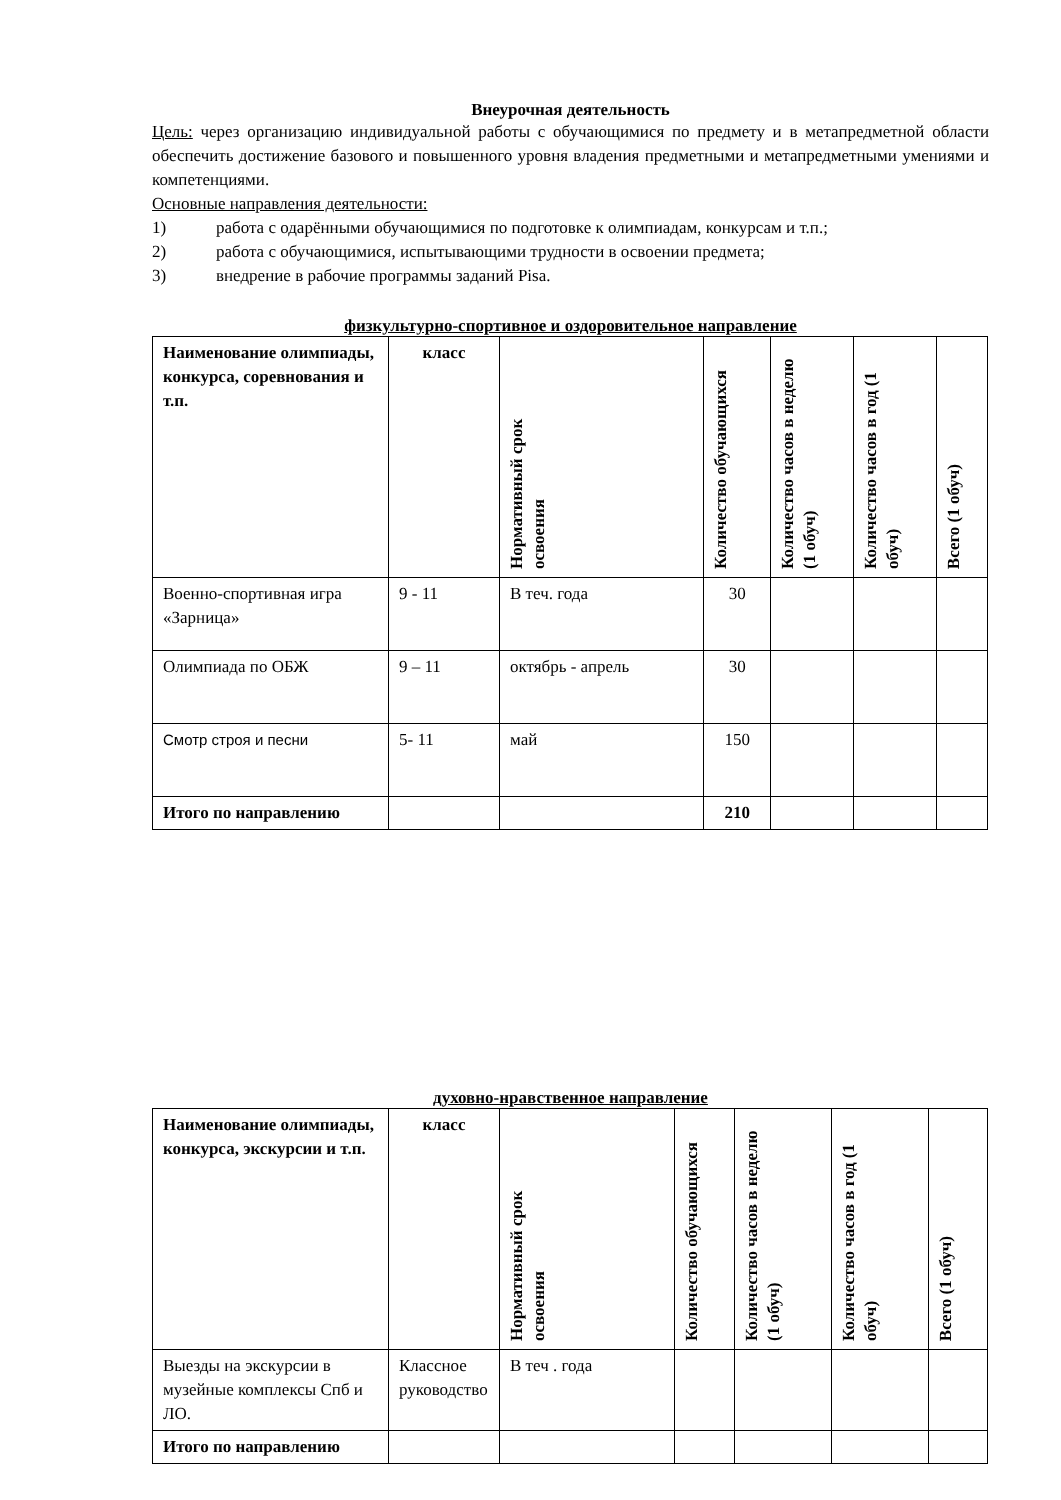Внеурочная деятельность
Цель: через организацию индивидуальной работы с обучающимися по предмету и в метапредметной области обеспечить достижение базового и повышенного уровня владения предметными и метапредметными умениями и компетенциями.
Основные направления деятельности:
1) работа с одарёнными обучающимися по подготовке к олимпиадам, конкурсам и т.п.;
2) работа с обучающимися, испытывающими трудности в освоении предмета;
3) внедрение в рабочие программы заданий Pisa.
физкультурно-спортивное и оздоровительное направление
| Наименование олимпиады, конкурса, соревнования и т.п. | класс | Нормативный срок освоения | Количество обучающихся | Количество часов в неделю (1 обуч) | Количество часов в год (1 обуч) | Всего (1 обуч) |
| --- | --- | --- | --- | --- | --- | --- |
| Военно-спортивная игра «Зарница» | 9 - 11 | В теч. года | 30 | | | |
| Олимпиада по ОБЖ | 9 – 11 | октябрь - апрель | 30 | | | |
| Смотр строя и песни | 5- 11 | май | 150 | | | |
| Итого по направлению | | | 210 | | | |
духовно-нравственное направление
| Наименование олимпиады, конкурса, экскурсии и т.п. | класс | Нормативный срок освоения | Количество обучающихся | Количество часов в неделю (1 обуч) | Количество часов в год (1 обуч) | Всего (1 обуч) |
| --- | --- | --- | --- | --- | --- | --- |
| Выезды на экскурсии в музейные комплексы Спб и ЛО. | Классное руководство | В теч . года | | | | |
| Итого по направлению | | | | | | |